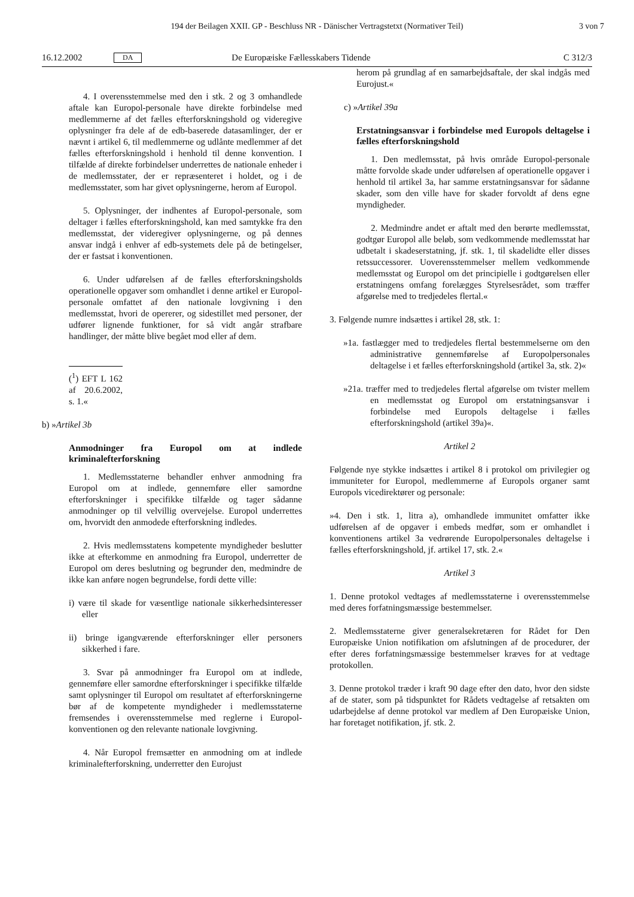194 der Beilagen XXII. GP - Beschluss NR - Dänischer Vertragstetxt (Normativer Teil) 3 von 7
16.12.2002 DA De Europæiske Fællesskabers Tidende C 312/3
4. I overensstemmelse med den i stk. 2 og 3 omhandlede aftale kan Europol-personale have direkte forbindelse med medlemmerne af det fælles efterforskningshold og videregive oplysninger fra dele af de edb-baserede datasamlinger, der er nævnt i artikel 6, til medlemmerne og udlånte medlemmer af det fælles efterforskningshold i henhold til denne konvention. I tilfælde af direkte forbindelser underrettes de nationale enheder i de medlemsstater, der er repræsenteret i holdet, og i de medlemsstater, som har givet oplysningerne, herom af Europol.
5. Oplysninger, der indhentes af Europol-personale, som deltager i fælles efterforskningshold, kan med samtykke fra den medlemsstat, der videregiver oplysningerne, og på dennes ansvar indgå i enhver af edb-systemets dele på de betingelser, der er fastsat i konventionen.
6. Under udførelsen af de fælles efterforskningsholds operationelle opgaver som omhandlet i denne artikel er Europol-personale omfattet af den nationale lovgivning i den medlemsstat, hvori de opererer, og sidestillet med personer, der udfører lignende funktioner, for så vidt angår strafbare handlinger, der måtte blive begået mod eller af dem.
(<sup>1</sup>) EFT L 162 af 20.6.2002, s. 1.«
b) »Artikel 3b
Anmodninger fra Europol om at indlede kriminalefterforskning
1. Medlemsstaterne behandler enhver anmodning fra Europol om at indlede, gennemføre eller samordne efterforskninger i specifikke tilfælde og tager sådanne anmodninger op til velvillig overvejelse. Europol underrettes om, hvorvidt den anmodede efterforskning indledes.
2. Hvis medlemsstatens kompetente myndigheder beslutter ikke at efterkomme en anmodning fra Europol, underretter de Europol om deres beslutning og begrunder den, medmindre de ikke kan anføre nogen begrundelse, fordi dette ville:
i) være til skade for væsentlige nationale sikkerhedsinteresser eller
ii) bringe igangværende efterforskninger eller personers sikkerhed i fare.
3. Svar på anmodninger fra Europol om at indlede, gennemføre eller samordne efterforskninger i specifikke tilfælde samt oplysninger til Europol om resultatet af efterforskningerne bør af de kompetente myndigheder i medlemsstaterne fremsendes i overensstemmelse med reglerne i Europol-konventionen og den relevante nationale lovgivning.
4. Når Europol fremsætter en anmodning om at indlede kriminalefterforskning, underretter den Eurojust
herom på grundlag af en samarbejdsaftale, der skal indgås med Eurojust.«
c) »Artikel 39a
Erstatningsansvar i forbindelse med Europols deltagelse i fælles efterforskningshold
1. Den medlemsstat, på hvis område Europol-personale måtte forvolde skade under udførelsen af operationelle opgaver i henhold til artikel 3a, har samme erstatningsansvar for sådanne skader, som den ville have for skader forvoldt af dens egne myndigheder.
2. Medmindre andet er aftalt med den berørte medlemsstat, godtgør Europol alle beløb, som vedkommende medlemsstat har udbetalt i skadeserstatning, jf. stk. 1, til skadelidte eller disses retssuccessorer. Uoverensstemmelser mellem vedkommende medlemsstat og Europol om det principielle i godtgørelsen eller erstatningens omfang forelægges Styrelsesrådet, som træffer afgørelse med to tredjedeles flertal.«
3. Følgende numre indsættes i artikel 28, stk. 1:
»1a. fastlægger med to tredjedeles flertal bestemmelserne om den administrative gennemførelse af Europolpersonales deltagelse i et fælles efterforskningshold (artikel 3a, stk. 2)«
»21a. træffer med to tredjedeles flertal afgørelse om tvister mellem en medlemsstat og Europol om erstatningsansvar i forbindelse med Europols deltagelse i fælles efterforskningshold (artikel 39a)«.
Artikel 2
Følgende nye stykke indsættes i artikel 8 i protokol om privilegier og immuniteter for Europol, medlemmerne af Europols organer samt Europols vicedirektører og personale:
»4. Den i stk. 1, litra a), omhandlede immunitet omfatter ikke udførelsen af de opgaver i embeds medfør, som er omhandlet i konventionens artikel 3a vedrørende Europolpersonales deltagelse i fælles efterforskningshold, jf. artikel 17, stk. 2.«
Artikel 3
1. Denne protokol vedtages af medlemsstaterne i overensstemmelse med deres forfatningsmæssige bestemmelser.
2. Medlemsstaterne giver generalsekretæren for Rådet for Den Europæiske Union notifikation om afslutningen af de procedurer, der efter deres forfatningsmæssige bestemmelser kræves for at vedtage protokollen.
3. Denne protokol træder i kraft 90 dage efter den dato, hvor den sidste af de stater, som på tidspunktet for Rådets vedtagelse af retsakten om udarbejdelse af denne protokol var medlem af Den Europæiske Union, har foretaget notifikation, jf. stk. 2.